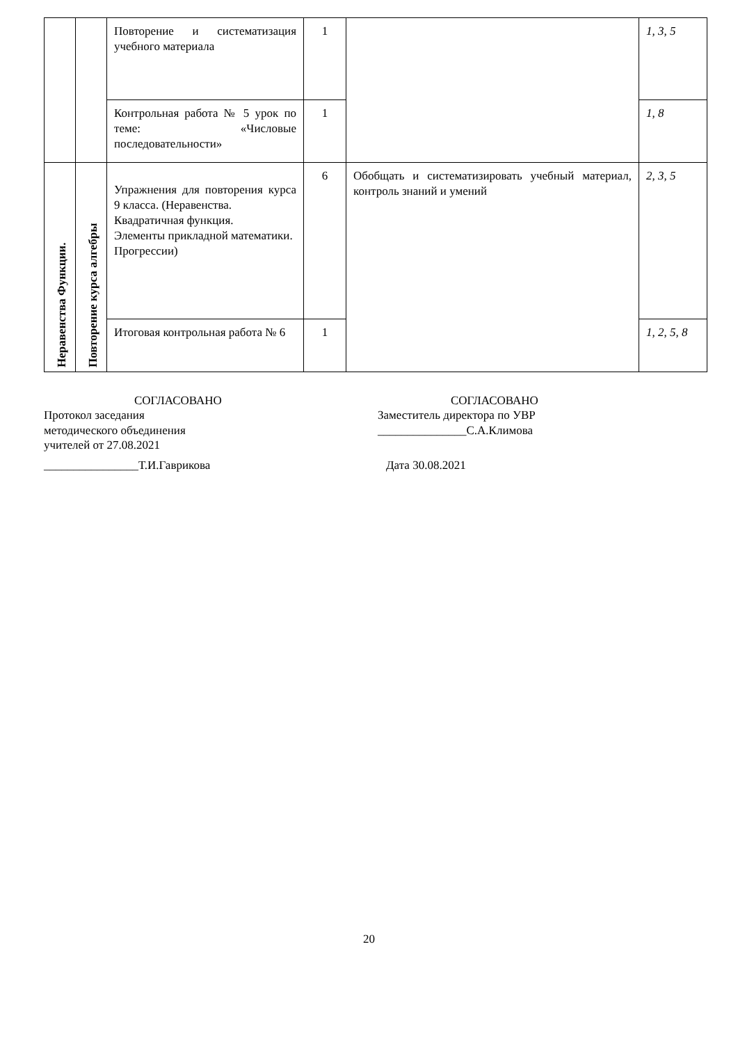| | | Повторение и систематизация учебного материала | 1 | | 1, 3, 5 |
| | | Контрольная работа № 5 урок по теме: «Числовые последовательности» | 1 | | 1, 8 |
| Неравенства Функции. | Повторение курса алгебры | Упражнения для повторения курса 9 класса. (Неравенства. Квадратичная функция. Элементы прикладной математики. Прогрессии) | 6 | Обобщать и систематизировать учебный материал, контроль знаний и умений | 2, 3, 5 |
| | | Итоговая контрольная работа № 6 | 1 | | 1, 2, 5, 8 |
СОГЛАСОВАНО
Протокол заседания
методического объединения
учителей от 27.08.2021
________________Т.И.Гаврикова
СОГЛАСОВАНО
Заместитель директора по УВР
_______________С.А.Климова
Дата 30.08.2021
20